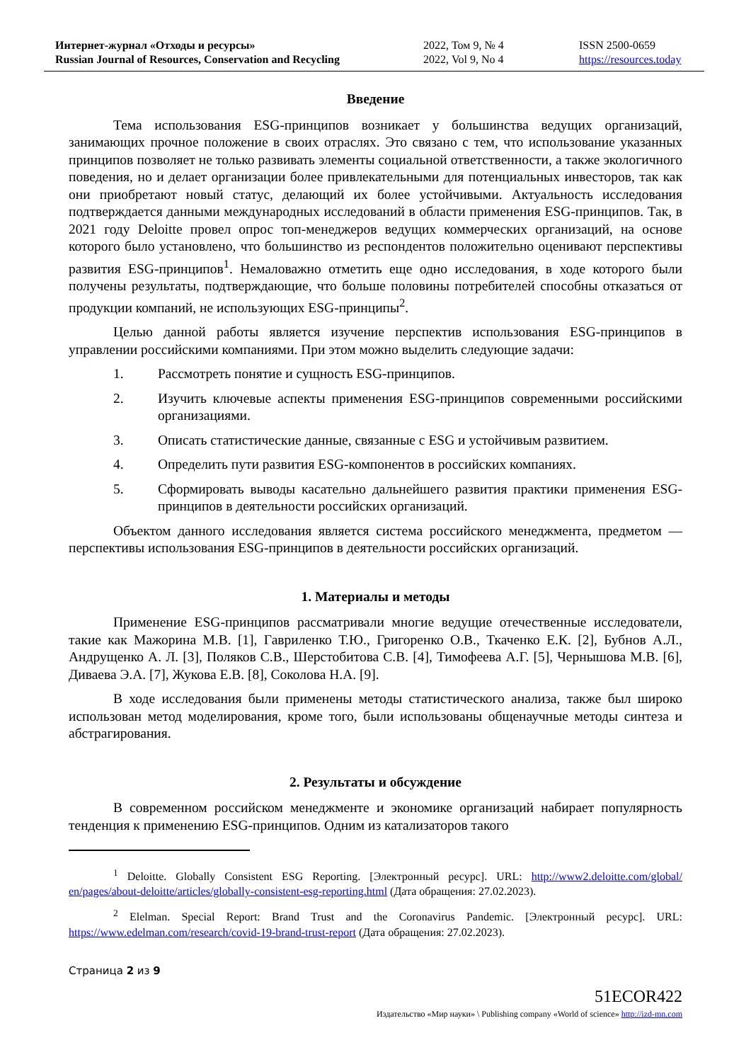Интернет-журнал «Отходы и ресурсы»
Russian Journal of Resources, Conservation and Recycling
2022, Том 9, № 4
2022, Vol 9, No 4
ISSN 2500-0659
https://resources.today
Введение
Тема использования ESG-принципов возникает у большинства ведущих организаций, занимающих прочное положение в своих отраслях. Это связано с тем, что использование указанных принципов позволяет не только развивать элементы социальной ответственности, а также экологичного поведения, но и делает организации более привлекательными для потенциальных инвесторов, так как они приобретают новый статус, делающий их более устойчивыми. Актуальность исследования подтверждается данными международных исследований в области применения ESG-принципов. Так, в 2021 году Deloitte провел опрос топ-менеджеров ведущих коммерческих организаций, на основе которого было установлено, что большинство из респондентов положительно оценивают перспективы развития ESG-принципов<sup>1</sup>. Немаловажно отметить еще одно исследования, в ходе которого были получены результаты, подтверждающие, что больше половины потребителей способны отказаться от продукции компаний, не использующих ESG-принципы<sup>2</sup>.
Целью данной работы является изучение перспектив использования ESG-принципов в управлении российскими компаниями. При этом можно выделить следующие задачи:
1. Рассмотреть понятие и сущность ESG-принципов.
2. Изучить ключевые аспекты применения ESG-принципов современными российскими организациями.
3. Описать статистические данные, связанные с ESG и устойчивым развитием.
4. Определить пути развития ESG-компонентов в российских компаниях.
5. Сформировать выводы касательно дальнейшего развития практики применения ESG-принципов в деятельности российских организаций.
Объектом данного исследования является система российского менеджмента, предметом — перспективы использования ESG-принципов в деятельности российских организаций.
1. Материалы и методы
Применение ESG-принципов рассматривали многие ведущие отечественные исследователи, такие как Мажорина М.В. [1], Гавриленко Т.Ю., Григоренко О.В., Ткаченко Е.К. [2], Бубнов А.Л., Андрущенко А. Л. [3], Поляков С.В., Шерстобитова С.В. [4], Тимофеева А.Г. [5], Чернышова М.В. [6], Диваева Э.А. [7], Жукова Е.В. [8], Соколова Н.А. [9].
В ходе исследования были применены методы статистического анализа, также был широко использован метод моделирования, кроме того, были использованы общенаучные методы синтеза и абстрагирования.
2. Результаты и обсуждение
В современном российском менеджменте и экономике организаций набирает популярность тенденция к применению ESG-принципов. Одним из катализаторов такого
<sup>1</sup> Deloitte. Globally Consistent ESG Reporting. [Электронный ресурс]. URL: http://www2.deloitte.com/global/ en/pages/about-deloitte/articles/globally-consistent-esg-reporting.html (Дата обращения: 27.02.2023).
<sup>2</sup> Elelman. Special Report: Brand Trust and the Coronavirus Pandemic. [Электронный ресурс]. URL: https://www.edelman.com/research/covid-19-brand-trust-report (Дата обращения: 27.02.2023).
Страница 2 из 9
51ECOR422
Издательство «Мир науки» \ Publishing company «World of science» http://izd-mn.com